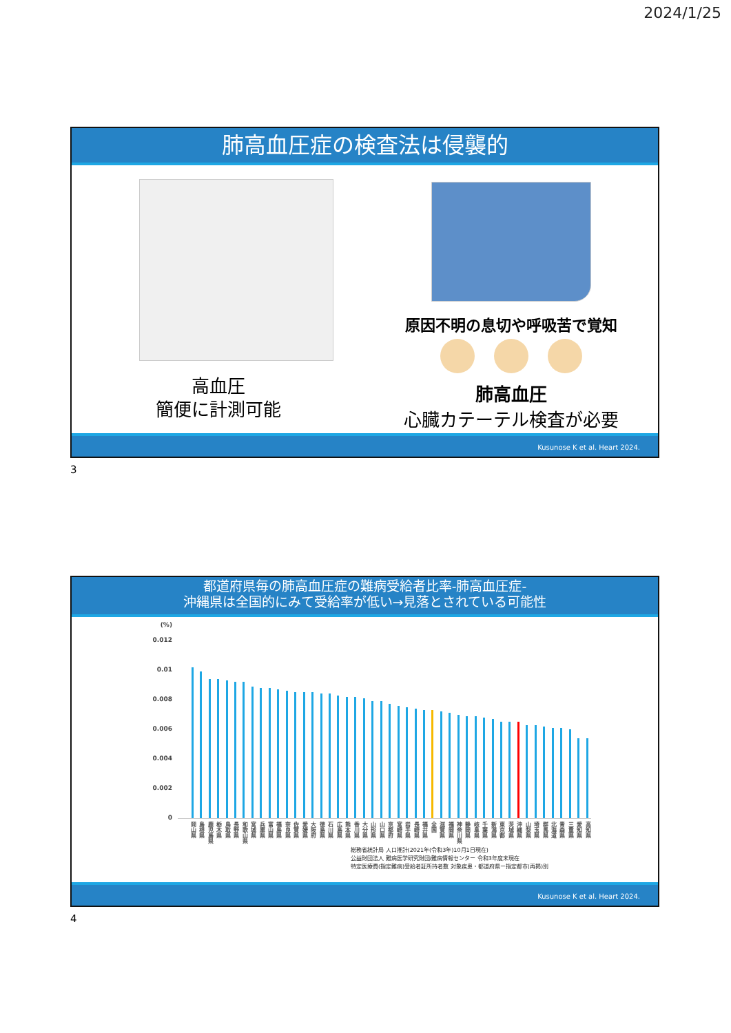2024/1/25
肺高血圧症の検査法は侵襲的
高血圧
簡便に計測可能
原因不明の息切や呼吸苦で覚知
肺高血圧
心臓カテーテル検査が必要
Kusunose K et al. Heart 2024.
3
都道府県毎の肺高血圧症の難病受給者比率-肺高血圧症-
沖縄県は全国的にみて受給率が低い→見落とされている可能性
(%)
0.012
0.01
0.008
0.006
0.004
0.002
0
岡山県 島根県 鹿児島県 栃木県 鳥取県 長野県 和歌山県 宮城県 兵庫県 富山県 福島県 奈良県 佐賀県 愛媛県 大阪府 徳島県 石川県 広島県 熊本県 香川県 大分県 山形県 山口県 京都府 宮崎県 岩手県 長崎県 福井県 全国 滋賀県 福岡県 神奈川県 静岡県 岐阜県 千葉県 新潟県 東京都 茨城県 沖縄県 山梨県 埼玉県 群馬県 北海道 青森県 三重県 愛知県 高知県
総務省統計局 人口推計(2021年(令和3年)10月1日現在)
公益財団法人 難病医学研究財団/難病情報センター 令和3年度末現在
特定医療費(指定難病)受給者証所持者数 対象疾患・都道府県ー指定都市(再掲)別
Kusunose K et al. Heart 2024.
4